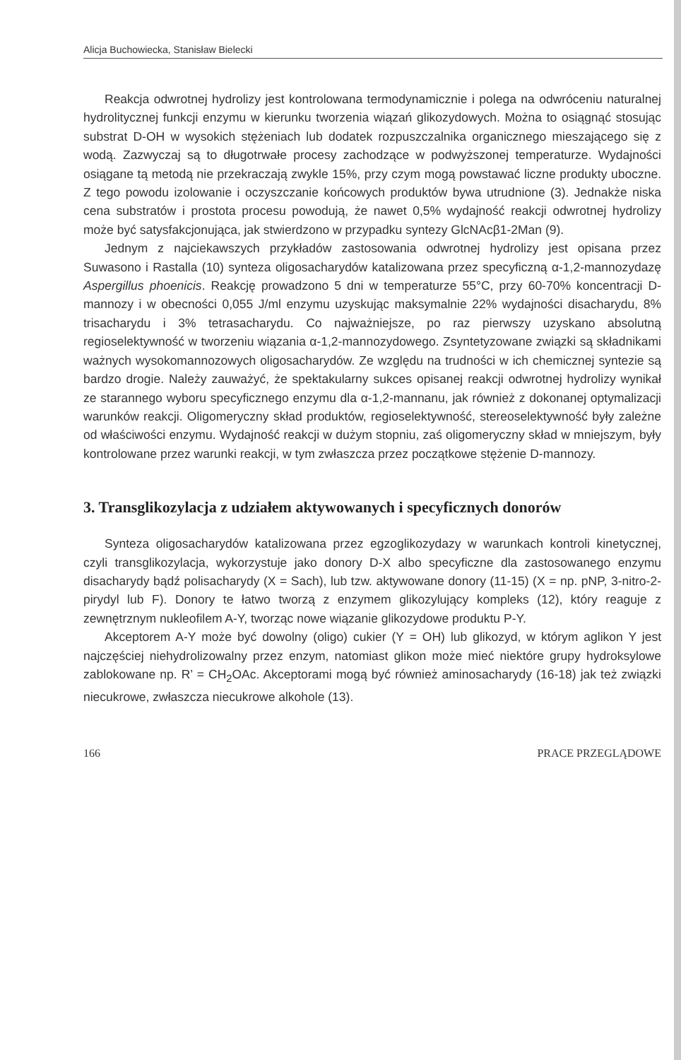Alicja Buchowiecka, Stanisław Bielecki
Reakcja odwrotnej hydrolizy jest kontrolowana termodynamicznie i polega na odwróceniu naturalnej hydrolitycznej funkcji enzymu w kierunku tworzenia wiązań glikozydowych. Można to osiągnąć stosując substrat D-OH w wysokich stężeniach lub dodatek rozpuszczalnika organicznego mieszającego się z wodą. Zazwyczaj są to długotrwałe procesy zachodzące w podwyższonej temperaturze. Wydajności osiągane tą metodą nie przekraczają zwykle 15%, przy czym mogą powstawać liczne produkty uboczne. Z tego powodu izolowanie i oczyszczanie końcowych produktów bywa utrudnione (3). Jednakże niska cena substratów i prostota procesu powodują, że nawet 0,5% wydajność reakcji odwrotnej hydrolizy może być satysfakcjonująca, jak stwierdzono w przypadku syntezy GlcNAcβ1-2Man (9).
Jednym z najciekawszych przykładów zastosowania odwrotnej hydrolizy jest opisana przez Suwasono i Rastalla (10) synteza oligosacharydów katalizowana przez specyficzną α-1,2-mannozydazę Aspergillus phoenicis. Reakcję prowadzono 5 dni w temperaturze 55°C, przy 60-70% koncentracji D-mannozy i w obecności 0,055 J/ml enzymu uzyskując maksymalnie 22% wydajności disacharydu, 8% trisacharydu i 3% tetrasacharydu. Co najważniejsze, po raz pierwszy uzyskano absolutną regioselektywność w tworzeniu wiązania α-1,2-mannozydowego. Zsyntetyzowane związki są składnikami ważnych wysokomannozowych oligosacharydów. Ze względu na trudności w ich chemicznej syntezie są bardzo drogie. Należy zauważyć, że spektakularny sukces opisanej reakcji odwrotnej hydrolizy wynikał ze starannego wyboru specyficznego enzymu dla α-1,2-mannanu, jak również z dokonanej optymalizacji warunków reakcji. Oligomeryczny skład produktów, regioselektywność, stereoselektywność były zależne od właściwości enzymu. Wydajność reakcji w dużym stopniu, zaś oligomeryczny skład w mniejszym, były kontrolowane przez warunki reakcji, w tym zwłaszcza przez początkowe stężenie D-mannozy.
3. Transglikozylacja z udziałem aktywowanych i specyficznych donorów
Synteza oligosacharydów katalizowana przez egzoglikozydazy w warunkach kontroli kinetycznej, czyli transglikozylacja, wykorzystuje jako donory D-X albo specyficzne dla zastosowanego enzymu disacharydy bądź polisacharydy (X = Sach), lub tzw. aktywowane donory (11-15) (X = np. pNP, 3-nitro-2-pirydyl lub F). Donory te łatwo tworzą z enzymem glikozylujący kompleks (12), który reaguje z zewnętrznym nukleofilem A-Y, tworząc nowe wiązanie glikozydowe produktu P-Y.
Akceptorem A-Y może być dowolny (oligo) cukier (Y = OH) lub glikozyd, w którym aglikon Y jest najczęściej niehydrolizowalny przez enzym, natomiast glikon może mieć niektóre grupy hydroksylowe zablokowane np. R’ = CH<sub>2</sub>OAc. Akceptorami mogą być również aminosacharydy (16-18) jak też związki niecukrowe, zwłaszcza niecukrowe alkohole (13).
166 PRACE PRZEGLĄDOWE